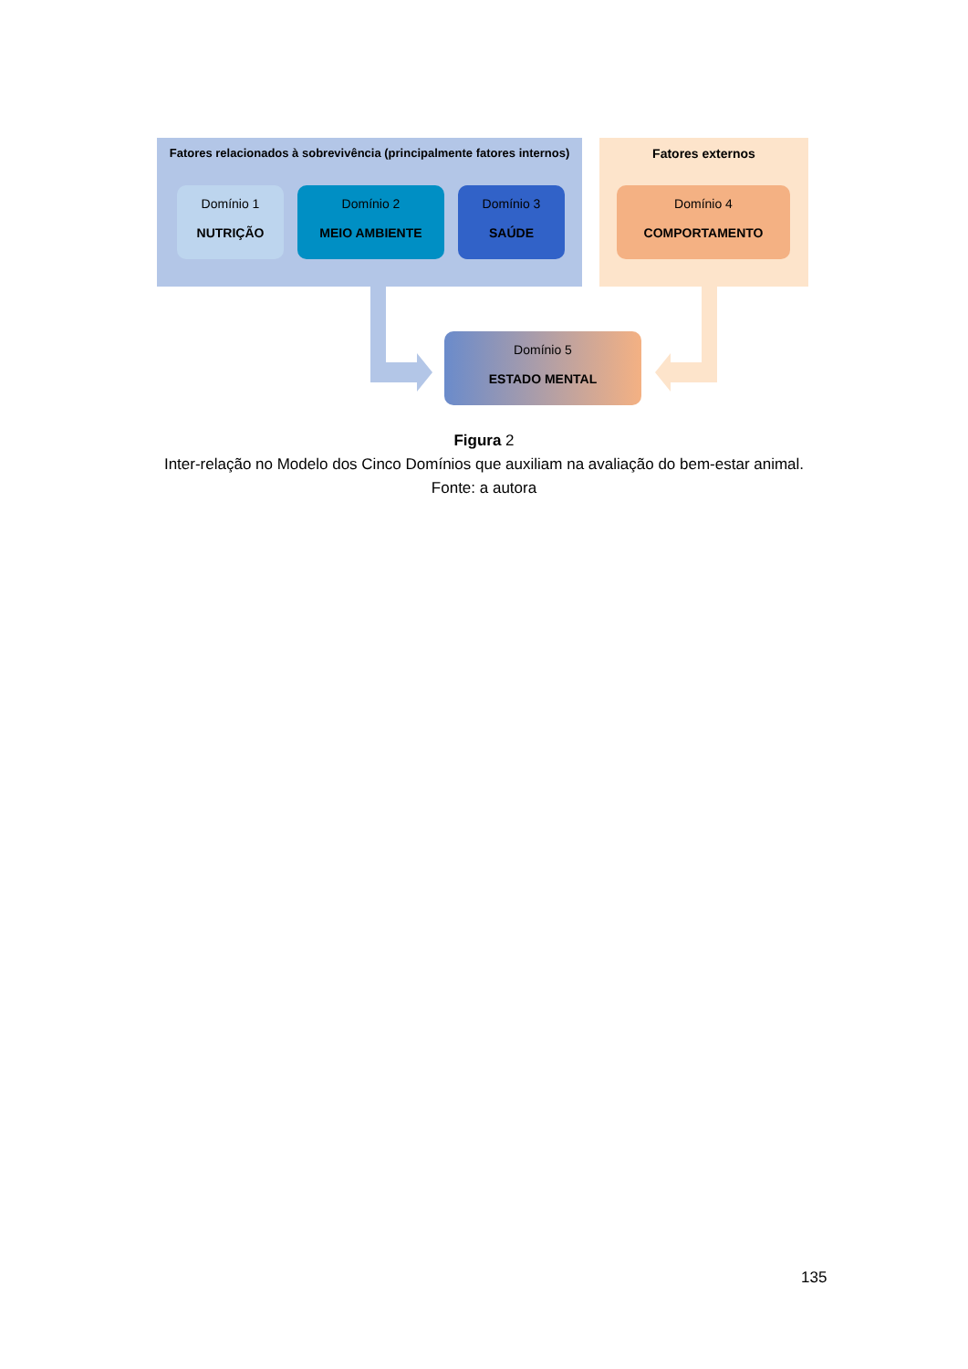Fatores relacionados à sobrevivência (principalmente fatores internos)
Fatores externos
Domínio 1
NUTRIÇÃO
Domínio 2
MEIO AMBIENTE
Domínio 3
SAÚDE
Domínio 4
COMPORTAMENTO
Domínio 5
ESTADO MENTAL
Figura 2
Inter-relação no Modelo dos Cinco Domínios que auxiliam na avaliação do bem-estar animal.
Fonte: a autora
135